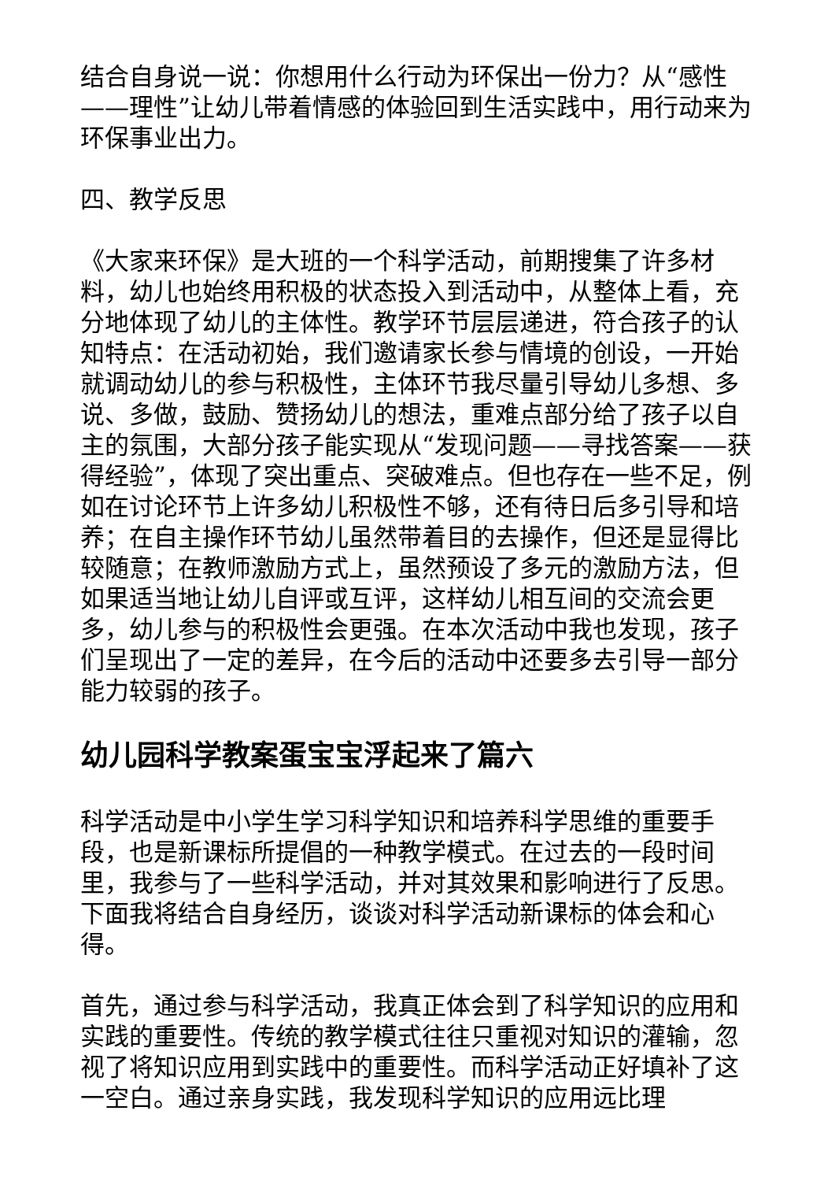结合自身说一说：你想用什么行动为环保出一份力？从“感性——理性”让幼儿带着情感的体验回到生活实践中，用行动来为环保事业出力。
四、教学反思
《大家来环保》是大班的一个科学活动，前期搜集了许多材料，幼儿也始终用积极的状态投入到活动中，从整体上看，充分地体现了幼儿的主体性。教学环节层层递进，符合孩子的认知特点：在活动初始，我们邀请家长参与情境的创设，一开始就调动幼儿的参与积极性，主体环节我尽量引导幼儿多想、多说、多做，鼓励、赞扬幼儿的想法，重难点部分给了孩子以自主的氛围，大部分孩子能实现从“发现问题——寻找答案——获得经验”，体现了突出重点、突破难点。但也存在一些不足，例如在讨论环节上许多幼儿积极性不够，还有待日后多引导和培养；在自主操作环节幼儿虽然带着目的去操作，但还是显得比较随意；在教师激励方式上，虽然预设了多元的激励方法，但如果适当地让幼儿自评或互评，这样幼儿相互间的交流会更多，幼儿参与的积极性会更强。在本次活动中我也发现，孩子们呈现出了一定的差异，在今后的活动中还要多去引导一部分能力较弱的孩子。
幼儿园科学教案蛋宝宝浮起来了篇六
科学活动是中小学生学习科学知识和培养科学思维的重要手段，也是新课标所提倡的一种教学模式。在过去的一段时间里，我参与了一些科学活动，并对其效果和影响进行了反思。下面我将结合自身经历，谈谈对科学活动新课标的体会和心得。
首先，通过参与科学活动，我真正体会到了科学知识的应用和实践的重要性。传统的教学模式往往只重视对知识的灌输，忽视了将知识应用到实践中的重要性。而科学活动正好填补了这一空白。通过亲身实践，我发现科学知识的应用远比理